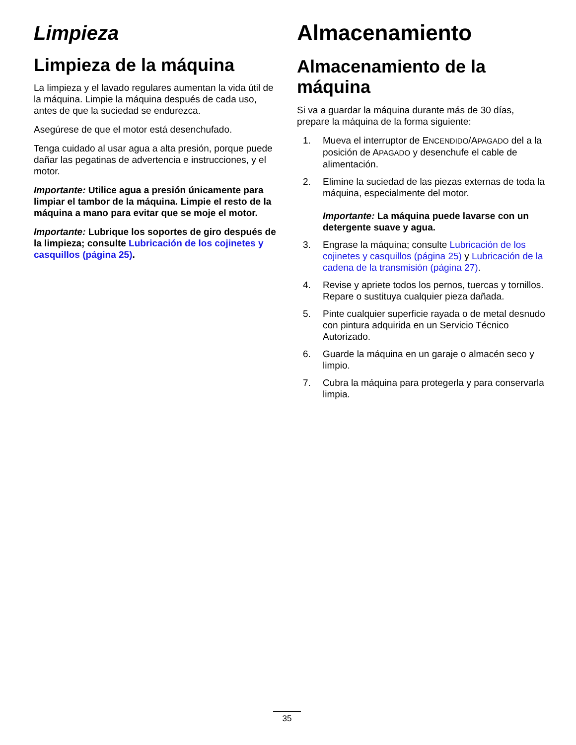Limpieza
Limpieza de la máquina
La limpieza y el lavado regulares aumentan la vida útil de la máquina. Limpie la máquina después de cada uso, antes de que la suciedad se endurezca.
Asegúrese de que el motor está desenchufado.
Tenga cuidado al usar agua a alta presión, porque puede dañar las pegatinas de advertencia e instrucciones, y el motor.
Importante: Utilice agua a presión únicamente para limpiar el tambor de la máquina. Limpie el resto de la máquina a mano para evitar que se moje el motor.
Importante: Lubrique los soportes de giro después de la limpieza; consulte Lubricación de los cojinetes y casquillos (página 25).
Almacenamiento
Almacenamiento de la máquina
Si va a guardar la máquina durante más de 30 días, prepare la máquina de la forma siguiente:
1. Mueva el interruptor de ENCENDIDO/APAGADO del a la posición de APAGADO y desenchufe el cable de alimentación.
2. Elimine la suciedad de las piezas externas de toda la máquina, especialmente del motor.
Importante: La máquina puede lavarse con un detergente suave y agua.
3. Engrase la máquina; consulte Lubricación de los cojinetes y casquillos (página 25) y Lubricación de la cadena de la transmisión (página 27).
4. Revise y apriete todos los pernos, tuercas y tornillos. Repare o sustituya cualquier pieza dañada.
5. Pinte cualquier superficie rayada o de metal desnudo con pintura adquirida en un Servicio Técnico Autorizado.
6. Guarde la máquina en un garaje o almacén seco y limpio.
7. Cubra la máquina para protegerla y para conservarla limpia.
35